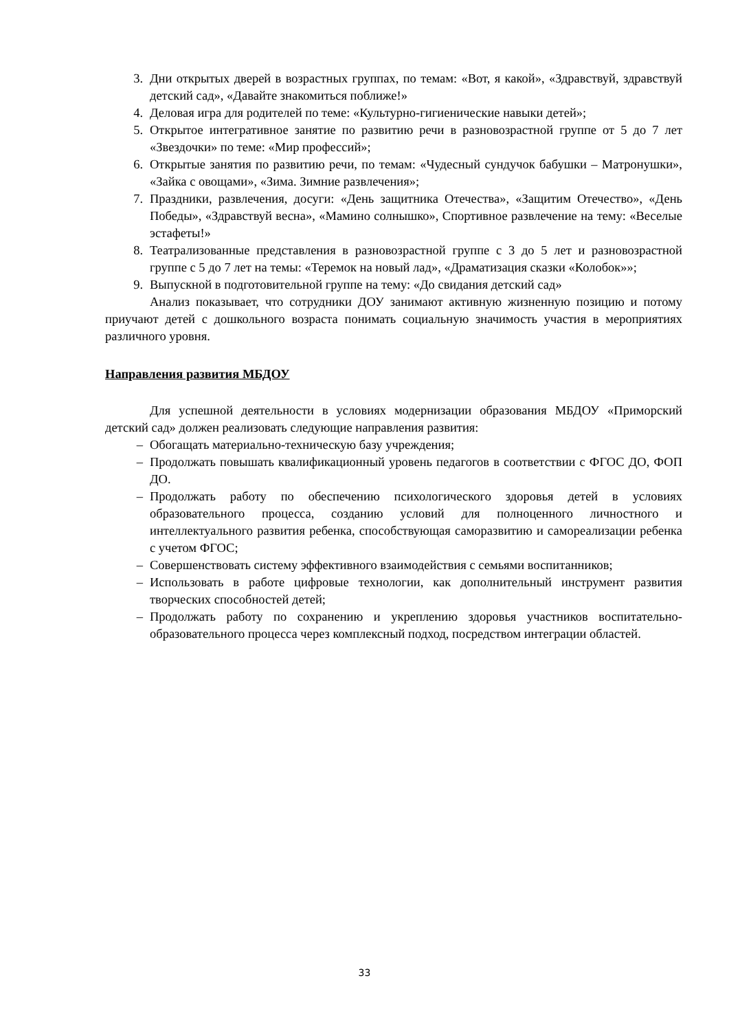3. Дни открытых дверей в возрастных группах, по темам: «Вот, я какой», «Здравствуй, здравствуй детский сад», «Давайте знакомиться поближе!»
4. Деловая игра для родителей по теме: «Культурно-гигиенические навыки детей»;
5. Открытое интегративное занятие по развитию речи в разновозрастной группе от 5 до 7 лет «Звездочки» по теме: «Мир профессий»;
6. Открытые занятия по развитию речи, по темам: «Чудесный сундучок бабушки – Матронушки», «Зайка с овощами», «Зима. Зимние развлечения»;
7. Праздники, развлечения, досуги: «День защитника Отечества», «Защитим Отечество», «День Победы», «Здравствуй весна», «Мамино солнышко», Спортивное развлечение на тему: «Веселые эстафеты!»
8. Театрализованные представления в разновозрастной группе с 3 до 5 лет и разновозрастной группе с 5 до 7 лет на темы: «Теремок на новый лад», «Драматизация сказки «Колобок»»;
9. Выпускной в подготовительной группе на тему: «До свидания детский сад»
Анализ показывает, что сотрудники ДОУ занимают активную жизненную позицию и потому приучают детей с дошкольного возраста понимать социальную значимость участия в мероприятиях различного уровня.
Направления развития МБДОУ
Для успешной деятельности в условиях модернизации образования МБДОУ «Приморский детский сад» должен реализовать следующие направления развития:
– Обогащать материально-техническую базу учреждения;
– Продолжать повышать квалификационный уровень педагогов в соответствии с ФГОС ДО, ФОП ДО.
– Продолжать работу по обеспечению психологического здоровья детей в условиях образовательного процесса, созданию условий для полноценного личностного и интеллектуального развития ребенка, способствующая саморазвитию и самореализации ребенка с учетом ФГОС;
– Совершенствовать систему эффективного взаимодействия с семьями воспитанников;
– Использовать в работе цифровые технологии, как дополнительный инструмент развития творческих способностей детей;
– Продолжать работу по сохранению и укреплению здоровья участников воспитательно-образовательного процесса через комплексный подход, посредством интеграции областей.
33